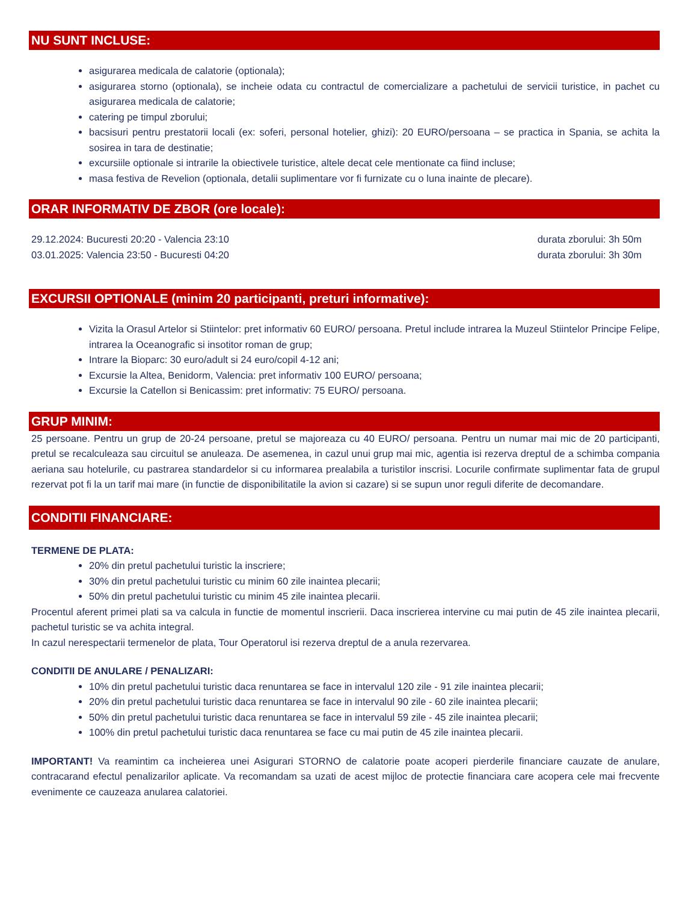NU SUNT INCLUSE:
asigurarea medicala de calatorie (optionala);
asigurarea storno (optionala), se incheie odata cu contractul de comercializare a pachetului de servicii turistice, in pachet cu asigurarea medicala de calatorie;
catering pe timpul zborului;
bacsisuri pentru prestatorii locali (ex: soferi, personal hotelier, ghizi): 20 EURO/persoana – se practica in Spania, se achita la sosirea in tara de destinatie;
excursiile optionale si intrarile la obiectivele turistice, altele decat cele mentionate ca fiind incluse;
masa festiva de Revelion (optionala, detalii suplimentare vor fi furnizate cu o luna inainte de plecare).
ORAR INFORMATIV DE ZBOR (ore locale):
29.12.2024: Bucuresti 20:20 - Valencia 23:10 durata zborului: 3h 50m
03.01.2025: Valencia 23:50 - Bucuresti 04:20 durata zborului: 3h 30m
EXCURSII OPTIONALE (minim 20 participanti, preturi informative):
Vizita la Orasul Artelor si Stiintelor: pret informativ 60 EURO/ persoana. Pretul include intrarea la Muzeul Stiintelor Principe Felipe, intrarea la Oceanografic si insotitor roman de grup;
Intrare la Bioparc: 30 euro/adult si 24 euro/copil 4-12 ani;
Excursie la Altea, Benidorm, Valencia: pret informativ 100 EURO/ persoana;
Excursie la Catellon si Benicassim: pret informativ: 75 EURO/ persoana.
GRUP MINIM:
25 persoane. Pentru un grup de 20-24 persoane, pretul se majoreaza cu 40 EURO/ persoana. Pentru un numar mai mic de 20 participanti, pretul se recalculeaza sau circuitul se anuleaza. De asemenea, in cazul unui grup mai mic, agentia isi rezerva dreptul de a schimba compania aeriana sau hotelurile, cu pastrarea standardelor si cu informarea prealabila a turistilor inscrisi. Locurile confirmate suplimentar fata de grupul rezervat pot fi la un tarif mai mare (in functie de disponibilitatile la avion si cazare) si se supun unor reguli diferite de decomandare.
CONDITII FINANCIARE:
TERMENE DE PLATA:
20% din pretul pachetului turistic la inscriere;
30% din pretul pachetului turistic cu minim 60 zile inaintea plecarii;
50% din pretul pachetului turistic cu minim 45 zile inaintea plecarii.
Procentul aferent primei plati sa va calcula in functie de momentul inscrierii. Daca inscrierea intervine cu mai putin de 45 zile inaintea plecarii, pachetul turistic se va achita integral.
In cazul nerespectarii termenelor de plata, Tour Operatorul isi rezerva dreptul de a anula rezervarea.
CONDITII DE ANULARE / PENALIZARI:
10% din pretul pachetului turistic daca renuntarea se face in intervalul 120 zile - 91 zile inaintea plecarii;
20% din pretul pachetului turistic daca renuntarea se face in intervalul 90 zile - 60 zile inaintea plecarii;
50% din pretul pachetului turistic daca renuntarea se face in intervalul 59 zile - 45 zile inaintea plecarii;
100% din pretul pachetului turistic daca renuntarea se face cu mai putin de 45 zile inaintea plecarii.
IMPORTANT! Va reamintim ca incheierea unei Asigurari STORNO de calatorie poate acoperi pierderile financiare cauzate de anulare, contracarand efectul penalizarilor aplicate. Va recomandam sa uzati de acest mijloc de protectie financiara care acopera cele mai frecvente evenimente ce cauzeaza anularea calatoriei.